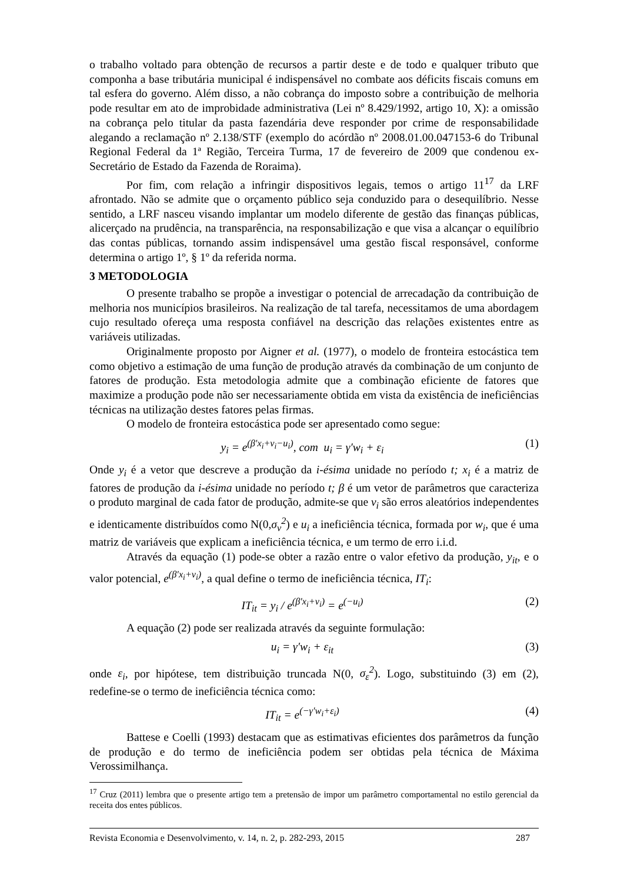o trabalho voltado para obtenção de recursos a partir deste e de todo e qualquer tributo que componha a base tributária municipal é indispensável no combate aos déficits fiscais comuns em tal esfera do governo. Além disso, a não cobrança do imposto sobre a contribuição de melhoria pode resultar em ato de improbidade administrativa (Lei nº 8.429/1992, artigo 10, X): a omissão na cobrança pelo titular da pasta fazendária deve responder por crime de responsabilidade alegando a reclamação nº 2.138/STF (exemplo do acórdão nº 2008.01.00.047153-6 do Tribunal Regional Federal da 1ª Região, Terceira Turma, 17 de fevereiro de 2009 que condenou ex-Secretário de Estado da Fazenda de Roraima).
Por fim, com relação a infringir dispositivos legais, temos o artigo 11<sup>17</sup> da LRF afrontado. Não se admite que o orçamento público seja conduzido para o desequilíbrio. Nesse sentido, a LRF nasceu visando implantar um modelo diferente de gestão das finanças públicas, alicerçado na prudência, na transparência, na responsabilização e que visa a alcançar o equilíbrio das contas públicas, tornando assim indispensável uma gestão fiscal responsável, conforme determina o artigo 1º, § 1º da referida norma.
3 METODOLOGIA
O presente trabalho se propõe a investigar o potencial de arrecadação da contribuição de melhoria nos municípios brasileiros. Na realização de tal tarefa, necessitamos de uma abordagem cujo resultado ofereça uma resposta confiável na descrição das relações existentes entre as variáveis utilizadas.
Originalmente proposto por Aigner et al. (1977), o modelo de fronteira estocástica tem como objetivo a estimação de uma função de produção através da combinação de um conjunto de fatores de produção. Esta metodologia admite que a combinação eficiente de fatores que maximize a produção pode não ser necessariamente obtida em vista da existência de ineficiências técnicas na utilização destes fatores pelas firmas.
O modelo de fronteira estocástica pode ser apresentado como segue:
y<sub>i</sub> = e<sup>(β′x<sub>i</sub>+v<sub>i</sub>−u<sub>i</sub>)</sup>, com u<sub>i</sub> = γ′w<sub>i</sub> + ε<sub>i</sub> (1)
Onde y<sub>i</sub> é a vetor que descreve a produção da i-ésima unidade no período t; x<sub>i</sub> é a matriz de fatores de produção da i-ésima unidade no período t; β é um vetor de parâmetros que caracteriza o produto marginal de cada fator de produção, admite-se que v<sub>i</sub> são erros aleatórios independentes e identicamente distribuídos como N(0,σ<sub>v</sub><sup>2</sup>) e u<sub>i</sub> a ineficiência técnica, formada por w<sub>i</sub>, que é uma matriz de variáveis que explicam a ineficiência técnica, e um termo de erro i.i.d.
Através da equação (1) pode-se obter a razão entre o valor efetivo da produção, y<sub>it</sub>, e o valor potencial, e<sup>(β′x<sub>i</sub>+v<sub>i</sub>)</sup>, a qual define o termo de ineficiência técnica, IT<sub>i</sub>:
IT<sub>it</sub> = y<sub>i</sub> / e<sup>(β′x<sub>i</sub>+v<sub>i</sub>)</sup> = e<sup>(−u<sub>i</sub>)</sup> (2)
A equação (2) pode ser realizada através da seguinte formulação:
u<sub>i</sub> = γ′w<sub>i</sub> + ε<sub>it</sub> (3)
onde ε<sub>i</sub>, por hipótese, tem distribuição truncada N(0, σ<sub>ε</sub><sup>2</sup>). Logo, substituindo (3) em (2), redefine-se o termo de ineficiência técnica como:
IT<sub>it</sub> = e<sup>(−γ′w<sub>i</sub>+ε<sub>i</sub>)</sup> (4)
Battese e Coelli (1993) destacam que as estimativas eficientes dos parâmetros da função de produção e do termo de ineficiência podem ser obtidas pela técnica de Máxima Verossimilhança.
<sup>17</sup> Cruz (2011) lembra que o presente artigo tem a pretensão de impor um parâmetro comportamental no estilo gerencial da receita dos entes públicos.
Revista Economia e Desenvolvimento, v. 14, n. 2, p. 282-293, 2015 287